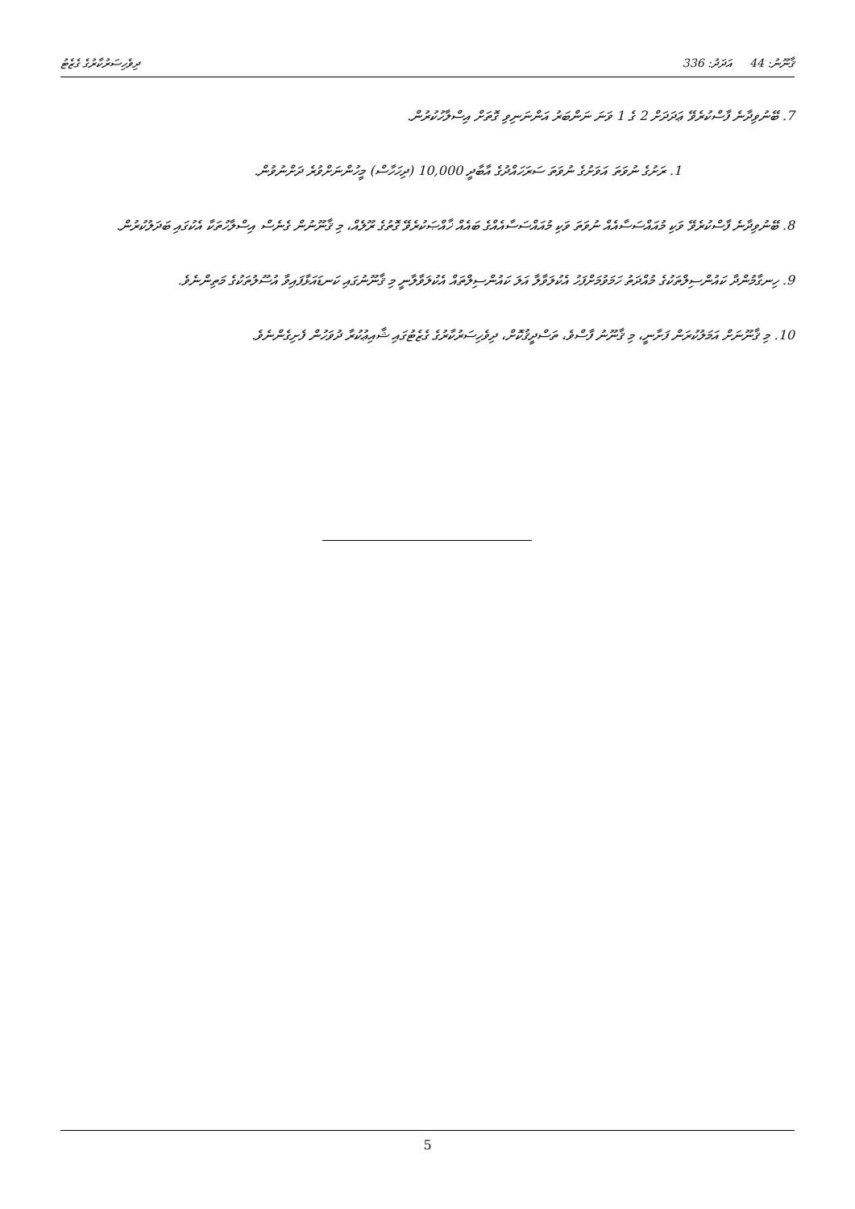ޤާނޫނު: 44 އަދަދު: 336 ދިވެހިސަރުކާރުގެ ގެޒެޓު
7. ބޭނުވިދާނެ ފާސްކުރެވޭ ޢަދަދަށް 2 ގެ 1 ވަނަ ނަންބަރު އަންނަނިވި ގޮތަށް އިސްލާހުކުރުން.
1. ރަށުގެ ނުވަތަ އަވަށުގެ ނުވަތަ ސަރަހައްދުގެ އާބާދީ 10,000 (ދިހަހާސް) މީހުންނަށްވުރެ ދަށްނުވުން.
8. ބޭނުވިދާނެ ފާސްކުރެވޭ ވަކި މުއައްސަސާއެއް ނުވަތަ ވަކި މުއައްސަސާއެއްގެ ބައެއް ޚާއްޞަކުރެވޭ ގޮތުގެ ރޫލެއް، މި ޤާނޫނުން ގެނެސް އިސްލާހުތަކާ އެކުގައި ބަދަލުކުރުން.
9. ހިނގާމުންދާ ކައުންސިލްތަކުގެ މުއްދަތު ހަމަވުމަށްފަހު އެކުލަވާލާ އަލަ ކައުންސިލްތައް އެކުލަވާލާނީ މި ޤާނޫނުގައި ކަނޑައަޅާފައިވާ އުސޫލުތަކުގެ މަތިންނެވެ.
10. މި ޤާނޫނަށް އަމަލުކުރަން ފަށާނީ، މި ޤާނޫނު ފާސްވެ، ތަސްދީޤުކޮށް، ދިވެހިސަރުކާރުގެ ގެޒެޓުގައި ޝާއިޢުކުރާ ދުވަހުން ފެށިގެންނެވެ.
5